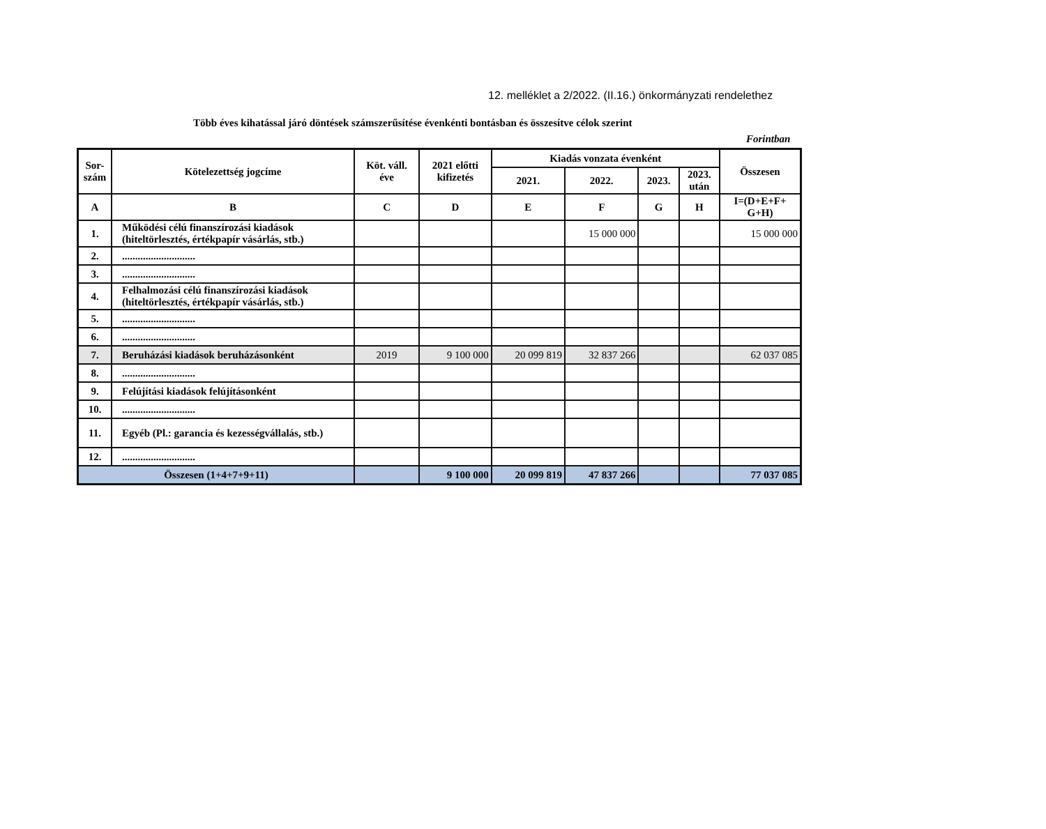12. melléklet a 2/2022. (II.16.) önkormányzati rendelethez
Több éves kihatással járó döntések számszerűsítése évenkénti bontásban és összesítve célok szerint
Forintban
| Sor- szám | Kötelezettség jogcíme | Köt. váll. éve | 2021 előtti kifizetés | Kiadás vonzata évenként | | | | Összesen |
| --- | --- | --- | --- | --- | --- | --- | --- | --- |
| | | | | 2021. | 2022. | 2023. | 2023. után | |
| A | B | C | D | E | F | G | H | I=(D+E+F+ G+H) |
| 1. | Működési célú finanszírozási kiadások (hiteltörlesztés, értékpapír vásárlás, stb.) | | | | 15 000 000 | | | 15 000 000 |
| 2. | ............................ | | | | | | | |
| 3. | ............................ | | | | | | | |
| 4. | Felhalmozási célú finanszírozási kiadások (hiteltörlesztés, értékpapír vásárlás, stb.) | | | | | | | |
| 5. | ............................ | | | | | | | |
| 6. | ............................ | | | | | | | |
| 7. | Beruházási kiadások beruházásonként | 2019 | 9 100 000 | 20 099 819 | 32 837 266 | | | 62 037 085 |
| 8. | ............................ | | | | | | | |
| 9. | Felújítási kiadások felújításonként | | | | | | | |
| 10. | ............................ | | | | | | | |
| 11. | Egyéb (Pl.: garancia és kezességvállalás, stb.) | | | | | | | |
| 12. | ............................ | | | | | | | |
| Összesen (1+4+7+9+11) | | | 9 100 000 | 20 099 819 | 47 837 266 | | | 77 037 085 |